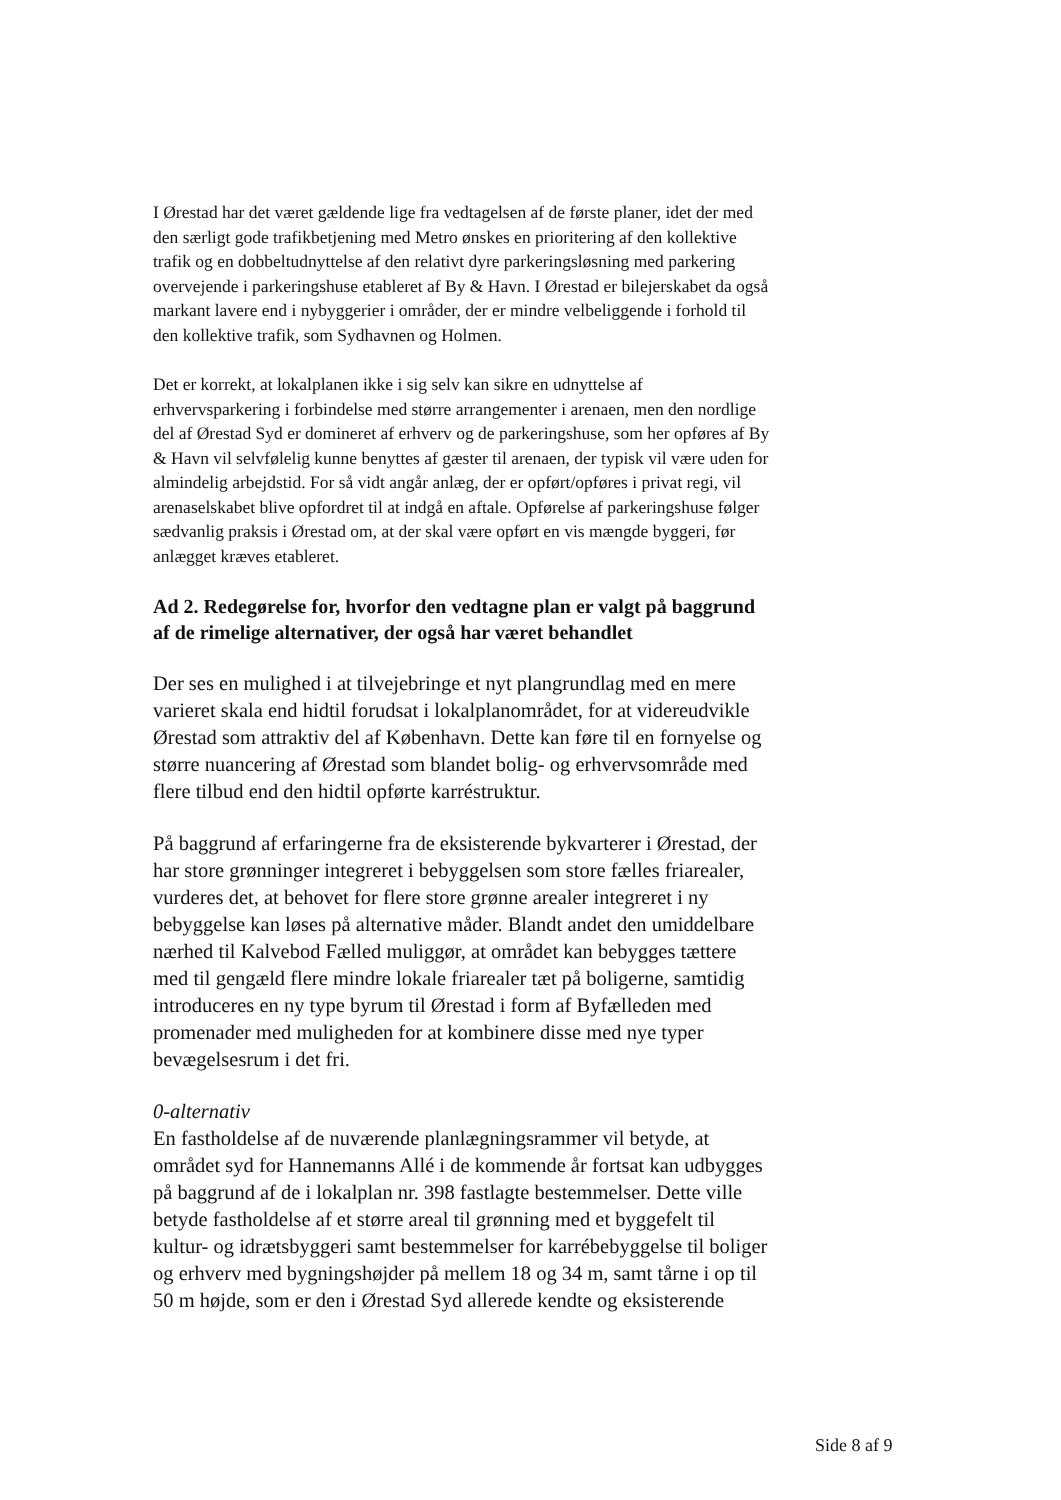I Ørestad har det været gældende lige fra vedtagelsen af de første planer, idet der med den særligt gode trafikbetjening med Metro ønskes en prioritering af den kollektive trafik og en dobbeltudnyttelse af den relativt dyre parkeringsløsning med parkering overvejende i parkeringshuse etableret af By & Havn. I Ørestad er bilejerskabet da også markant lavere end i nybyggerier i områder, der er mindre velbeliggende i forhold til den kollektive trafik, som Sydhavnen og Holmen.
Det er korrekt, at lokalplanen ikke i sig selv kan sikre en udnyttelse af erhvervsparkering i forbindelse med større arrangementer i arenaen, men den nordlige del af Ørestad Syd er domineret af erhverv og de parkeringshuse, som her opføres af By & Havn vil selvfølelig kunne benyttes af gæster til arenaen, der typisk vil være uden for almindelig arbejdstid. For så vidt angår anlæg, der er opført/opføres i privat regi, vil arenaselskabet blive opfordret til at indgå en aftale. Opførelse af parkeringshuse følger sædvanlig praksis i Ørestad om, at der skal være opført en vis mængde byggeri, før anlægget kræves etableret.
Ad 2. Redegørelse for, hvorfor den vedtagne plan er valgt på baggrund af de rimelige alternativer, der også har været behandlet
Der ses en mulighed i at tilvejebringe et nyt plangrundlag med en mere varieret skala end hidtil forudsat i lokalplanområdet, for at videreudvikle Ørestad som attraktiv del af København. Dette kan føre til en fornyelse og større nuancering af Ørestad som blandet bolig- og erhvervsområde med flere tilbud end den hidtil opførte karréstruktur.
På baggrund af erfaringerne fra de eksisterende bykvarterer i Ørestad, der har store grønninger integreret i bebyggelsen som store fælles friarealer, vurderes det, at behovet for flere store grønne arealer integreret i ny bebyggelse kan løses på alternative måder. Blandt andet den umiddelbare nærhed til Kalvebod Fælled muliggør, at området kan bebygges tættere med til gengæld flere mindre lokale friarealer tæt på boligerne, samtidig introduceres en ny type byrum til Ørestad i form af Byfælleden med promenader med muligheden for at kombinere disse med nye typer bevægelsesrum i det fri.
0-alternativ
En fastholdelse af de nuværende planlægningsrammer vil betyde, at området syd for Hannemanns Allé i de kommende år fortsat kan udbygges på baggrund af de i lokalplan nr. 398 fastlagte bestemmelser. Dette ville betyde fastholdelse af et større areal til grønning med et byggefelt til kultur- og idrætsbyggeri samt bestemmelser for karrébebyggelse til boliger og erhverv med bygningshøjder på mellem 18 og 34 m, samt tårne i op til 50 m højde, som er den i Ørestad Syd allerede kendte og eksisterende
Side 8 af 9